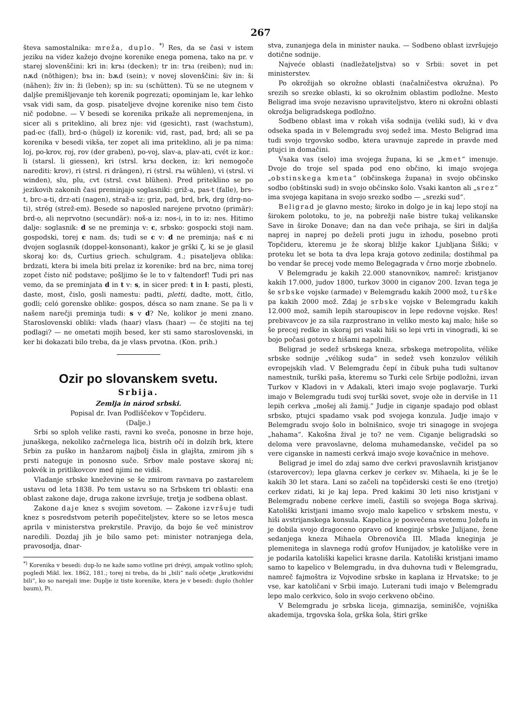267
števa samostalnika: mreža, duplo. <sup>*)</sup> Res, da se časi v istem jeziku na videz kažejo dvojne korenike enega pomena, tako na pr. v starej slovenščini: kri in: krъı (decken); tr in: trъı (reiben); nud in: nѫd (nöthigen); bъı in: bѫd (sein); v novej slovenščini: šiv in: ši (nähen); živ in: ži (leben); sp in: su (schütten). Tù se ne utegnem v daljše premišljevanje teh korenik pogrezati; opominjam le, kar lehko vsak vidi sam, da gosp. pisateljeve dvojne korenike niso tem čisto nič podobne. — V besedi se korenika prikaže ali nepremenjena, in sicer ali s priteklino, ali brez nje: vid (gesicht), rast (wachstum), pad-ec (fall), brd-o (hügel) iz korenik: vid, rast, pad, brd; ali se pa korenika v besedi vikša, ter zopet ali ima priteklino, ali je pa nima: loj, po-krov, roj, rov (der graben), po-voj, slav-a, plav-ati, cvét iz kor.: li (starsl. li giessen), kri (strsl. krъı decken, iz: kri nemogoče narediti: krov), ri (strsl. ri drängen), ri (strsl. rъı wühlen), vi (strsl. vi winden), slu, plu, cvt (strsl. cvьt blühen). Pred priteklino se po jezikovih zakonih časi preminjajo soglasniki: griž-a, pas-t (falle), brs-t, brc-a-ti, drz-ati (nagen), straž-a iz: griz, pad, brd, brk, drg (drg-no-ti), strég (strež-em). Besede so naposled narejene prvotno (primär): brd-o, ali neprvotno (secundär): noš-a iz: nos-i, in to iz: nes. Hitimo dalje: soglasnik: d se ne preminja v: c, srbsko: gospocki stoji nam. gospodski, torej c nam. ds; tudi se c v: d ne preminja; naš c ni dvojen soglasnik (doppel-konsonant), kakor je grški ζ, ki se je glasil skoraj ko: ds, Curtius griech. schulgram. 4.; pisateljeva oblika: brdzati, ktera bi imela biti prelaz iz korenike: brd na brc, nima torej zopet čisto nič podstave; pošljimo še le to v faltendorf! Tudi pri nas vemo, da se preminjata d in t v: s, in sicer pred: t in l: pasti, plesti, daste, most, čislo, gosli namestu: padti, pletti, dadte, mott, čitlo, godli; celó gorenske oblike: gospos, désca so nam znane. Se pa li v našem narečji preminja tudi: s v d? Ne, kolikor je meni znano. Staroslovenski obliki: vladь (haar) vlasъ (haar) — če stojiti na tej podlagi? — ne ometati mojih besed, ker sti samo staroslovenski, in ker bi dokazati bilo treba, da je vlasъ prvotna. (Kon. prih.)
Ozir po slovanskem svetu.
Srbija.
Zemlja in národ srbski.
Popisal dr. Ivan Podliščekov v Topčideru.
(Dalje.)
Srbi so sploh velike rasti, ravni ko sveča, ponosne in brze hoje, junaškega, nekoliko začrnelega lica, bistrih očí in dolzih brk, ktere Srbin za puško in hanžarom najbolj čisla in glajšta, zmirom jih s prsti nateguje in ponosno suče. Srbov male postave skoraj ni; pokvék in pritlikovcov med njimi ne vidiš.
Vladanje srbske kneževine se še zmirom ravnava po zastarelem ustavu od leta 1838. Po tem ustavu so na Srbskem tri oblasti: ena oblast zakone daje, druga zakone izvršuje, tretja je sodbena oblast.
Zakone daje knez s svojim sovetom. — Zakone izvršuje tudi knez s posredstvom peterih popečiteljstev, ktere so se letos mesca aprila v ministerstva prekrstile. Pravijo, da bojo še več ministrov naredili. Dozdaj jih je bilo samo pet: minister notranjega dela, pravosodja, dnar-
<sup>*)</sup> Korenika v besedi: dup-lo ne kaže samo votline pri drévji, ampak votlino sploh; pogledi Mikl. lex. 1862, 181.; torej ni treba, da bi „bili“ naši očetje „kratkovidni bili“, ko so narejali ime: Duplje iz tiste korenike, ktera je v besedi: duplo (hohler baum), Pi.
stva, zunanjega dela in minister nauka. — Sodbeno oblast izvršujejo dotične sodnije.
Najveće oblasti (nadležateljstva) so v Srbii: sovet in pet ministerstev.
Po okrožijah so okrožne oblasti (načalničestva okružna). Po srezih so srezke oblasti, ki so okrožnim oblastim podložne. Mesto Beligrad ima svoje nezavisno upraviteljstvo, ktero ni okrožni oblasti okrožja beligradskega podložno.
Sodbeno oblast ima v rokah viša sodnija (veliki sud), ki v dva odseka spada in v Belemgradu svoj sedež ima. Mesto Beligrad ima tudi svojo trgovsko sodbo, ktera uravnuje zaprede in pravde med ptujci in domačini.
Vsaka vas (selo) ima svojega župana, ki se „kmet“ imenuje. Dvoje do troje sel spada pod eno občino, ki imajo svojega „obstinskega kmeta“ (občinskega župana) in svojo občinsko sodbo (obštinski sud) in svojo občinsko šolo. Vsaki kanton ali „srez“ ima svojega kapitana in svojo srezko sodbo — „srezki sud“.
Beligrad je glavno mesto; široko in dolgo je in kaj lepo stojí na širokem polotoku, to je, na pobrežji naše bistre tukaj velikanske Save in široke Donave; dan na dan veče prihaja, se širi in daljša naprej in naprej po deželi proti jugu in izhodu, posebno proti Topčideru, kteremu je že skoraj bližje kakor Ljubljana Šiški; v proteku let se bota ta dva lepa kraja gotovo zedinila; dostihmal pa bo vendar še precej vode memo Belegagrada v črno morje zbobnelo.
V Belemgradu je kakih 22.000 stanovnikov, namreč: kristjanov kakih 17.000, judov 1800, turkov 3000 in ciganov 200. Izvan tega je še srbske vojske (armade) v Belemgradu kakih 2000 mož, turške pa kakih 2000 mož. Zdaj je srbske vojske v Belemgradu kakih 12.000 mož, samih lepih staroupiscov in lepe redovne vojske. Res! prebivavcov je za sila razprostrano in veliko mesto kaj malo; hiše so še precej redke in skoraj pri vsaki hiši so lepi vrti in vinogradi, ki se bojo počasi gotovo z hišami napolnili.
Beligrad je sedež srbskega kneza, srbskega metropolita, vélike srbske sodnije „vélikog suda“ in sedež vseh konzulov vélikih evropejskih vlad. V Belemgradu čepí in čibuk puha tudi sultanov namestnik, turški paša, kteremu so Turki cele Srbije podložni, izvan Turkov v Kladovi in v Adakali, kteri imajo svoje poglavarje. Turki imajo v Belemgradu tudi svoj turški sovet, svoje ože in derviše in 11 lepih cerkva „mošej ali žamij.“ Judje in ciganje spadajo pod oblast srbsko, ptujci spadamo vsak pod svojega konzula. Judje imajo v Belemgradu svojo šolo in bolnišnico, svoje tri sinagoge in svojega „hahama“. Kakošna žival je to? ne vem. Ciganje beligradski so deloma vere pravoslavne, deloma muhamedanske, večidel pa so vere ciganske in namesti cerkvá imajo svoje kovačnice in mehove.
Beligrad je imel do zdaj samo dve cerkvi pravoslavnih kristjanov (starovercov); lepa glavna cerkev je cerkev sv. Mihaela, ki je še le kakih 30 let stara. Lani so začeli na topčiderski cesti še eno (tretjo) cerkev zidati, ki je kaj lepa. Pred kakimi 30 leti niso kristjani v Belemgradu nobene cerkve imeli, častili so svojega Boga skrivaj. Katoliški kristjani imamo svojo malo kapelico v srbskem mestu, v hiši avstrijanskega konsula. Kapelica je posvečena svetemu Jožefu in je dobila svojo dragoceno opravo od kneginje srbske Julijane, žene sedanjega kneza Mihaela Obrenoviča III. Mlada kneginja je plemenitega in slavnega rodú grofov Hunijadov, je katoliške vere in je podarila katoliški kapelici krasne darila. Katoliški kristjani imamo samo to kapelico v Belemgradu, in dva duhovna tudi v Belemgradu, namreč fajmoštra iz Vojvodine srbske in kaplana iz Hrvatske; to je vse, kar katoličani v Srbii imajo. Luterani tudi imajo v Belemgradu lepo malo cerkvico, šolo in svojo cerkveno občino.
V Belemgradu je srbska liceja, gimnazija, seminišče, vojniška akademija, trgovska šola, grška šola, štiri grške